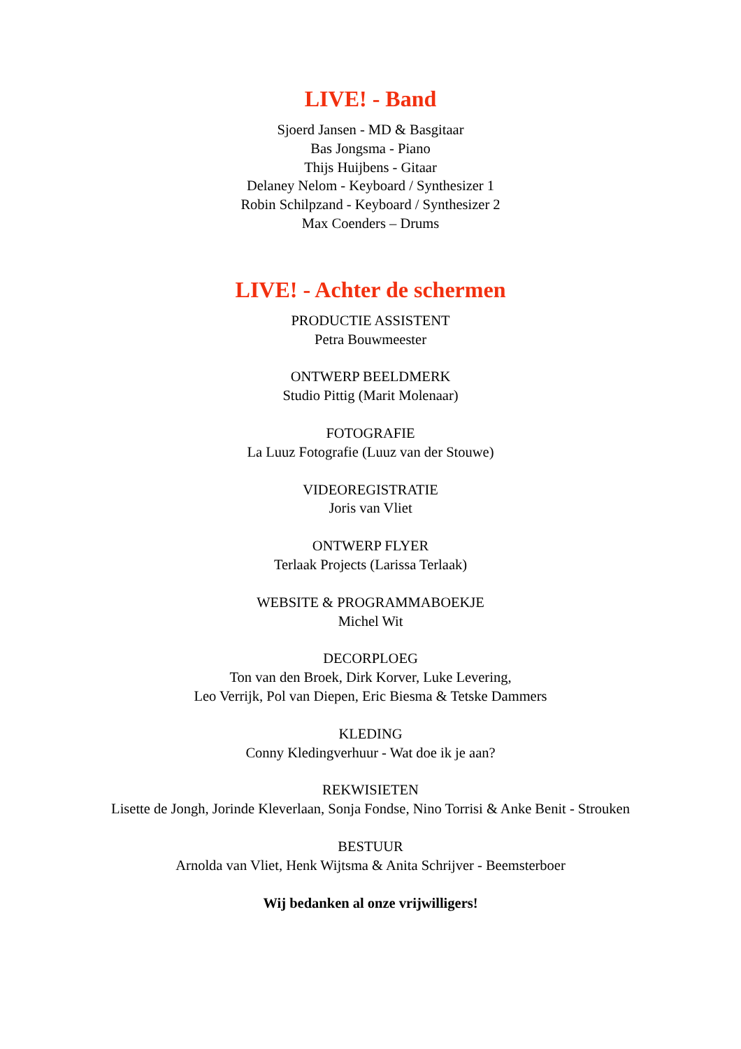LIVE! - Band
Sjoerd Jansen - MD & Basgitaar
Bas Jongsma - Piano
Thijs Huijbens - Gitaar
Delaney Nelom - Keyboard / Synthesizer 1
Robin Schilpzand - Keyboard / Synthesizer 2
Max Coenders – Drums
LIVE! - Achter de schermen
PRODUCTIE ASSISTENT
Petra Bouwmeester
ONTWERP BEELDMERK
Studio Pittig (Marit Molenaar)
FOTOGRAFIE
La Luuz Fotografie (Luuz van der Stouwe)
VIDEOREGISTRATIE
Joris van Vliet
ONTWERP FLYER
Terlaak Projects (Larissa Terlaak)
WEBSITE & PROGRAMMABOEKJE
Michel Wit
DECORPLOEG
Ton van den Broek, Dirk Korver, Luke Levering,
Leo Verrijk, Pol van Diepen, Eric Biesma & Tetske Dammers
KLEDING
Conny Kledingverhuur - Wat doe ik je aan?
REKWISIETEN
Lisette de Jongh, Jorinde Kleverlaan, Sonja Fondse, Nino Torrisi & Anke Benit - Strouken
BESTUUR
Arnolda van Vliet, Henk Wijtsma & Anita Schrijver - Beemsterboer
Wij bedanken al onze vrijwilligers!